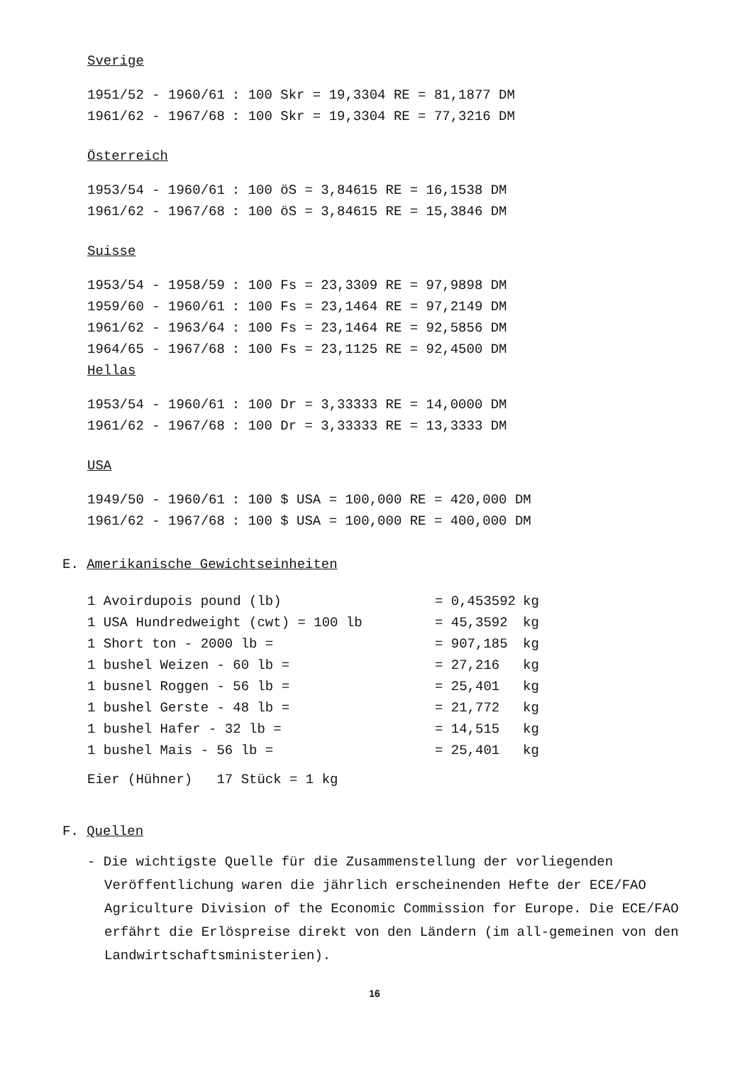Sverige
| 1951/52 - 1960/61 | : 100 Skr = 19,3304 RE = 81,1877 DM |
| 1961/62 - 1967/68 | : 100 Skr = 19,3304 RE = 77,3216 DM |
Österreich
| 1953/54 - 1960/61 | : 100 öS = 3,84615 RE = 16,1538 DM |
| 1961/62 - 1967/68 | : 100 öS = 3,84615 RE = 15,3846 DM |
Suisse
| 1953/54 - 1958/59 | : 100 Fs = 23,3309 RE = 97,9898 DM |
| 1959/60 - 1960/61 | : 100 Fs = 23,1464 RE = 97,2149 DM |
| 1961/62 - 1963/64 | : 100 Fs = 23,1464 RE = 92,5856 DM |
| 1964/65 - 1967/68 | : 100 Fs = 23,1125 RE = 92,4500 DM |
Hellas
| 1953/54 - 1960/61 | : 100 Dr = 3,33333 RE = 14,0000 DM |
| 1961/62 - 1967/68 | : 100 Dr = 3,33333 RE = 13,3333 DM |
USA
| 1949/50 - 1960/61 | : 100 $ USA = 100,000 RE = 420,000 DM |
| 1961/62 - 1967/68 | : 100 $ USA = 100,000 RE = 400,000 DM |
E. Amerikanische Gewichtseinheiten
| 1 Avoirdupois pound (lb) | = 0,453592 | kg |
| 1 USA Hundredweight (cwt) = 100 lb | = 45,3592 | kg |
| 1 Short ton - 2000 lb = | = 907,185 | kg |
| 1 bushel Weizen - 60 lb = | = 27,216 | kg |
| 1 busnel Roggen - 56 lb = | = 25,401 | kg |
| 1 bushel Gerste - 48 lb = | = 21,772 | kg |
| 1 bushel Hafer - 32 lb = | = 14,515 | kg |
| 1 bushel Mais - 56 lb = | = 25,401 | kg |
Eier (Hühner) 17 Stück = 1 kg
F. Quellen
- Die wichtigste Quelle für die Zusammenstellung der vorliegenden Veröffentlichung waren die jährlich erscheinenden Hefte der ECE/FAO Agriculture Division of the Economic Commission for Europe. Die ECE/FAO erfährt die Erlöspreise direkt von den Ländern (im all-gemeinen von den Landwirtschaftsministerien).
16